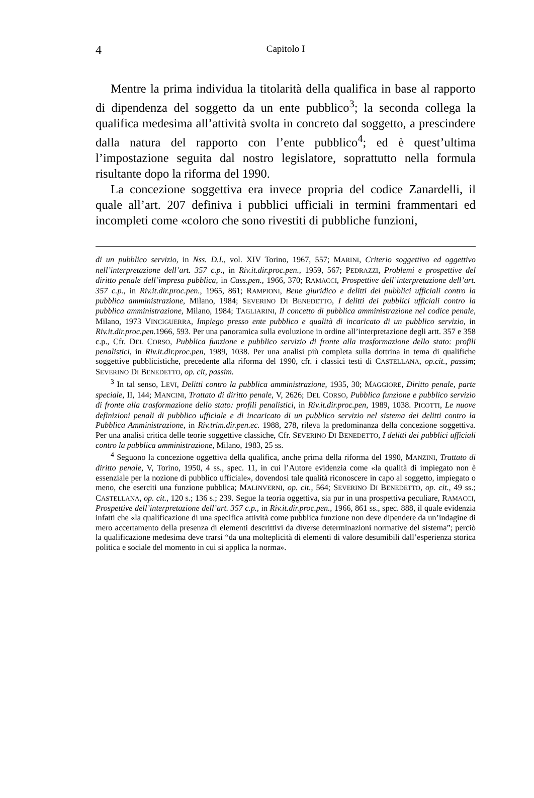4 Capitolo I
Mentre la prima individua la titolarità della qualifica in base al rapporto di dipendenza del soggetto da un ente pubblico<sup>3</sup>; la seconda collega la qualifica medesima all’attività svolta in concreto dal soggetto, a prescindere dalla natura del rapporto con l’ente pubblico<sup>4</sup>; ed è quest’ultima l’impostazione seguita dal nostro legislatore, soprattutto nella formula risultante dopo la riforma del 1990.
La concezione soggettiva era invece propria del codice Zanardelli, il quale all’art. 207 definiva i pubblici ufficiali in termini frammentari ed incompleti come «coloro che sono rivestiti di pubbliche funzioni,
di un pubblico servizio, in Nss. D.I., vol. XIV Torino, 1967, 557; MARINI, Criterio soggettivo ed oggettivo nell’interpretazione dell’art. 357 c.p., in Riv.it.dir.proc.pen., 1959, 567; PEDRAZZI, Problemi e prospettive del diritto penale dell’impresa pubblica, in Cass.pen., 1966, 370; RAMACCI, Prospettive dell’interpretazione dell’art. 357 c.p., in Riv.it.dir.proc.pen., 1965, 861; RAMPIONI, Bene giuridico e delitti dei pubblici ufficiali contro la pubblica amministrazione, Milano, 1984; SEVERINO DI BENEDETTO, I delitti dei pubblici ufficiali contro la pubblica amministrazione, Milano, 1984; TAGLIARINI, Il concetto di pubblica amministrazione nel codice penale, Milano, 1973 VINCIGUERRA, Impiego presso ente pubblico e qualità di incaricato di un pubblico servizio, in Riv.it.dir.proc.pen. 1966, 593. Per una panoramica sulla evoluzione in ordine all’interpretazione degli artt. 357 e 358 c.p., Cfr. DEL CORSO, Pubblica funzione e pubblico servizio di fronte alla trasformazione dello stato: profili penalistici, in Riv.it.dir.proc.pen, 1989, 1038. Per una analisi più completa sulla dottrina in tema di qualifiche soggettive pubblicistiche, precedente alla riforma del 1990, cfr. i classici testi di CASTELLANA, op.cit., passim; SEVERINO DI BENEDETTO, op. cit, passim.
<sup>3</sup> In tal senso, LEVI, Delitti contro la pubblica amministrazione, 1935, 30; MAGGIORE, Diritto penale, parte speciale, II, 144; MANCINI, Trattato di diritto penale, V, 2626; DEL CORSO, Pubblica funzione e pubblico servizio di fronte alla trasformazione dello stato: profili penalistici, in Riv.it.dir.proc.pen, 1989, 1038. PICOTTI, Le nuove definizioni penali di pubblico ufficiale e di incaricato di un pubblico servizio nel sistema dei delitti contro la Pubblica Amministrazione, in Riv.trim.dir.pen.ec. 1988, 278, rileva la predominanza della concezione soggettiva. Per una analisi critica delle teorie soggettive classiche, Cfr. SEVERINO DI BENEDETTO, I delitti dei pubblici ufficiali contro la pubblica amministrazione, Milano, 1983, 25 ss.
<sup>4</sup> Seguono la concezione oggettiva della qualifica, anche prima della riforma del 1990, MANZINI, Trattato di diritto penale, V, Torino, 1950, 4 ss., spec. 11, in cui l’Autore evidenzia come «la qualità di impiegato non è essenziale per la nozione di pubblico ufficiale», dovendosi tale qualità riconoscere in capo al soggetto, impiegato o meno, che eserciti una funzione pubblica; MALINVERNI, op. cit., 564; SEVERINO DI BENEDETTO, op. cit., 49 ss.; CASTELLANA, op. cit., 120 s.; 136 s.; 239. Segue la teoria oggettiva, sia pur in una prospettiva peculiare, RAMACCI, Prospettive dell’interpretazione dell’art. 357 c.p., in Riv.it.dir.proc.pen., 1966, 861 ss., spec. 888, il quale evidenzia infatti che «la qualificazione di una specifica attività come pubblica funzione non deve dipendere da un’indagine di mero accertamento della presenza di elementi descrittivi da diverse determinazioni normative del sistema”; perciò la qualificazione medesima deve trarsi “da una molteplicità di elementi di valore desumibili dall’esperienza storica politica e sociale del momento in cui si applica la norma».